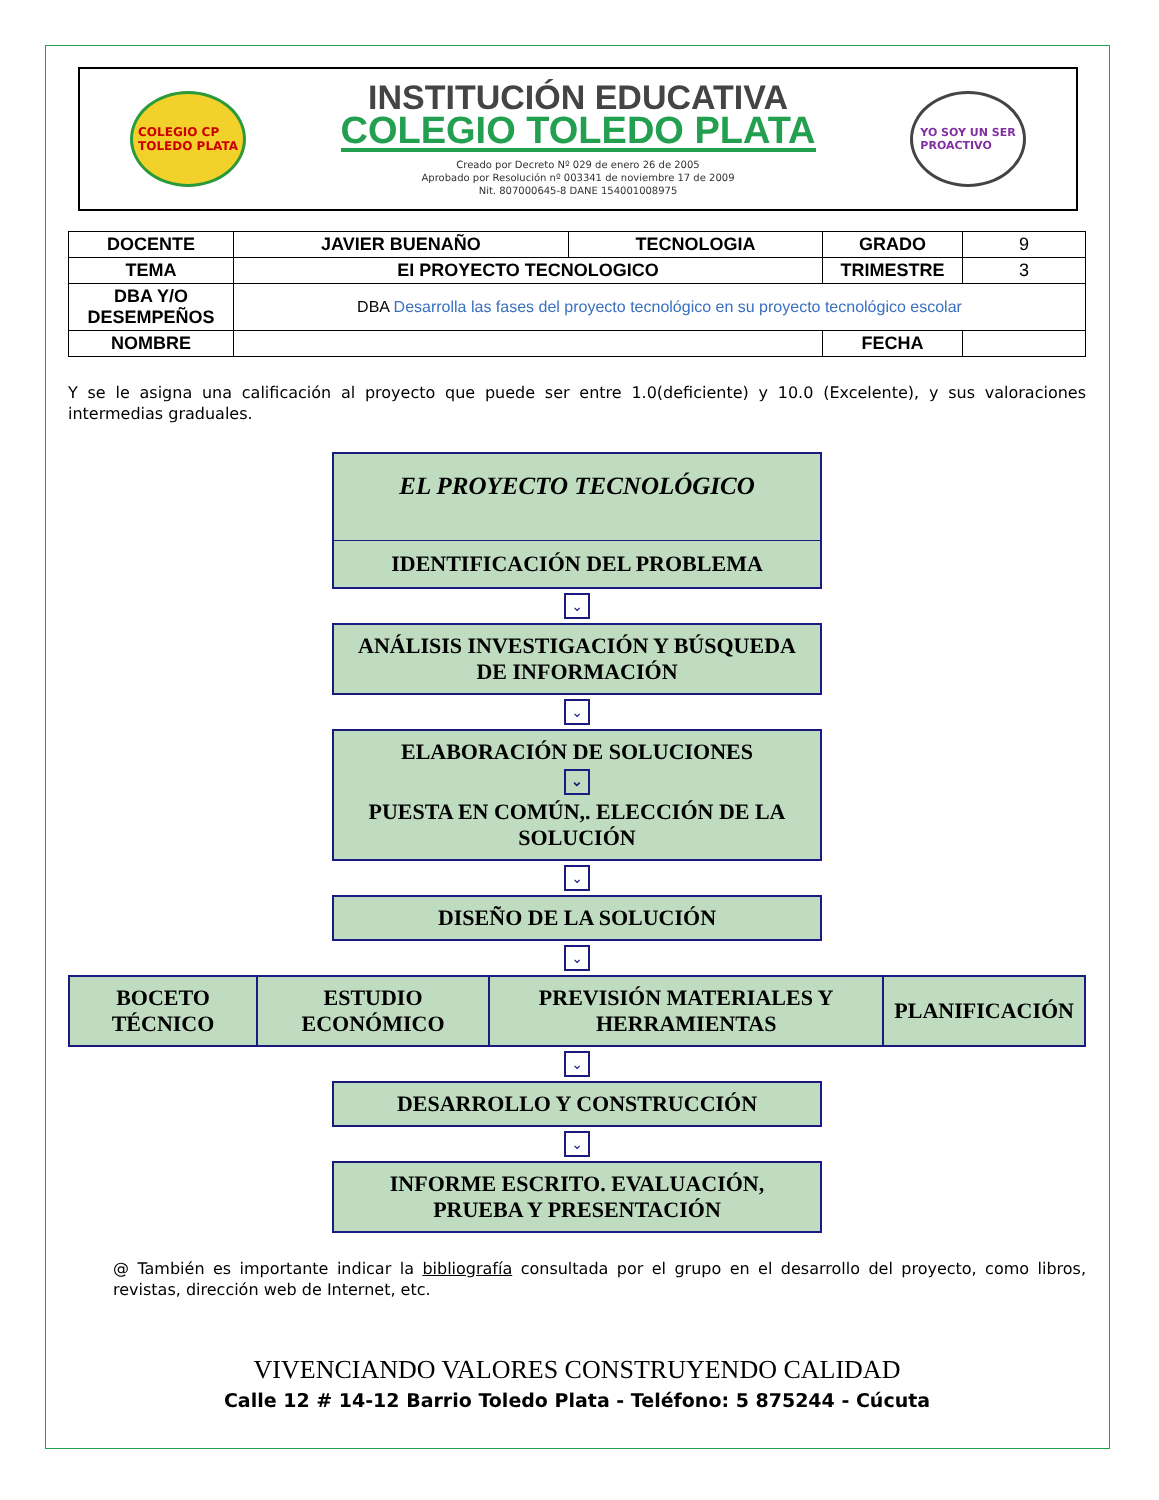COLEGIO CP
TOLEDO PLATA
INSTITUCIÓN EDUCATIVA
COLEGIO TOLEDO PLATA
Creado por Decreto Nº 029 de enero 26 de 2005
Aprobado por Resolución nº 003341 de noviembre 17 de 2009
Nit. 807000645-8 DANE 154001008975
YO SOY UN SER
PROACTIVO
| DOCENTE | JAVIER BUENAÑO | TECNOLOGIA | GRADO | 9 |
| TEMA | EI PROYECTO TECNOLOGICO | | TRIMESTRE | 3 |
| DBA Y/O DESEMPEÑOS | DBA Desarrolla las fases del proyecto tecnológico en su proyecto tecnológico escolar | | | |
| NOMBRE | | | FECHA | |
Y se le asigna una calificación al proyecto que puede ser entre 1.0(deficiente) y 10.0 (Excelente), y sus valoraciones intermedias graduales.
EL PROYECTO TECNOLÓGICO
IDENTIFICACIÓN DEL PROBLEMA
⌄
ANÁLISIS INVESTIGACIÓN Y BÚSQUEDA DE INFORMACIÓN
⌄
ELABORACIÓN DE SOLUCIONES
⌄
PUESTA EN COMÚN,. ELECCIÓN DE LA SOLUCIÓN
⌄
DISEÑO DE LA SOLUCIÓN
⌄
| BOCETO TÉCNICO | ESTUDIO ECONÓMICO | PREVISIÓN MATERIALES Y HERRAMIENTAS | PLANIFICACIÓN |
⌄
DESARROLLO Y CONSTRUCCIÓN
⌄
INFORME ESCRITO. EVALUACIÓN, PRUEBA Y PRESENTACIÓN
@ También es importante indicar la bibliografía consultada por el grupo en el desarrollo del proyecto, como libros, revistas, dirección web de Internet, etc.
VIVENCIANDO VALORES CONSTRUYENDO CALIDAD
Calle 12 # 14-12 Barrio Toledo Plata - Teléfono: 5 875244 - Cúcuta